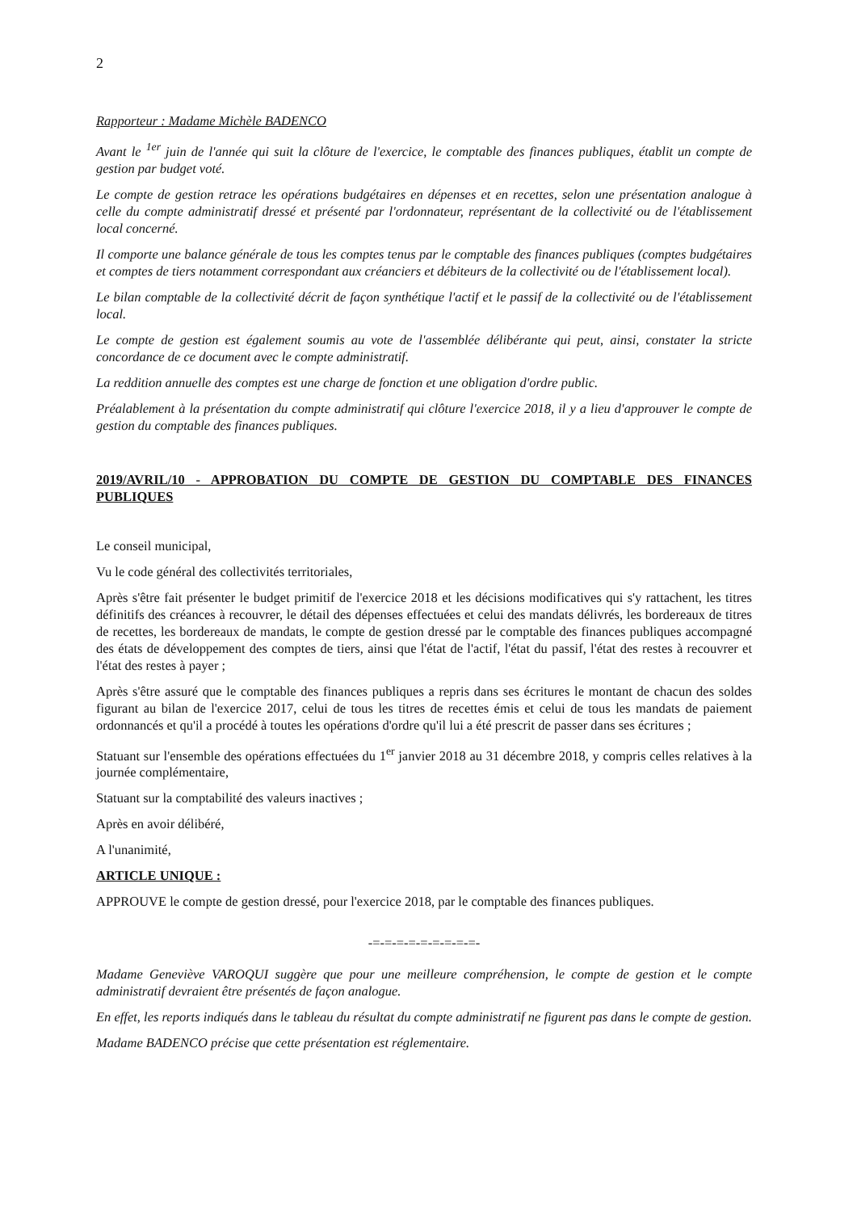2
Rapporteur : Madame Michèle BADENCO
Avant le <sup>1er</sup> juin de l'année qui suit la clôture de l'exercice, le comptable des finances publiques, établit un compte de gestion par budget voté.
Le compte de gestion retrace les opérations budgétaires en dépenses et en recettes, selon une présentation analogue à celle du compte administratif dressé et présenté par l'ordonnateur, représentant de la collectivité ou de l'établissement local concerné.
Il comporte une balance générale de tous les comptes tenus par le comptable des finances publiques (comptes budgétaires et comptes de tiers notamment correspondant aux créanciers et débiteurs de la collectivité ou de l'établissement local).
Le bilan comptable de la collectivité décrit de façon synthétique l'actif et le passif de la collectivité ou de l'établissement local.
Le compte de gestion est également soumis au vote de l'assemblée délibérante qui peut, ainsi, constater la stricte concordance de ce document avec le compte administratif.
La reddition annuelle des comptes est une charge de fonction et une obligation d'ordre public.
Préalablement à la présentation du compte administratif qui clôture l'exercice 2018, il y a lieu d'approuver le compte de gestion du comptable des finances publiques.
2019/AVRIL/10 - APPROBATION DU COMPTE DE GESTION DU COMPTABLE DES FINANCES PUBLIQUES
Le conseil municipal,
Vu le code général des collectivités territoriales,
Après s'être fait présenter le budget primitif de l'exercice 2018 et les décisions modificatives qui s'y rattachent, les titres définitifs des créances à recouvrer, le détail des dépenses effectuées et celui des mandats délivrés, les bordereaux de titres de recettes, les bordereaux de mandats, le compte de gestion dressé par le comptable des finances publiques accompagné des états de développement des comptes de tiers, ainsi que l'état de l'actif, l'état du passif, l'état des restes à recouvrer et l'état des restes à payer ;
Après s'être assuré que le comptable des finances publiques a repris dans ses écritures le montant de chacun des soldes figurant au bilan de l'exercice 2017, celui de tous les titres de recettes émis et celui de tous les mandats de paiement ordonnancés et qu'il a procédé à toutes les opérations d'ordre qu'il lui a été prescrit de passer dans ses écritures ;
Statuant sur l'ensemble des opérations effectuées du 1<sup>er</sup> janvier 2018 au 31 décembre 2018, y compris celles relatives à la journée complémentaire,
Statuant sur la comptabilité des valeurs inactives ;
Après en avoir délibéré,
A l'unanimité,
ARTICLE UNIQUE :
APPROUVE le compte de gestion dressé, pour l'exercice 2018, par le comptable des finances publiques.
-=-=-=-=-=-=-=-=-=-
Madame Geneviève VAROQUI suggère que pour une meilleure compréhension, le compte de gestion et le compte administratif devraient être présentés de façon analogue.
En effet, les reports indiqués dans le tableau du résultat du compte administratif ne figurent pas dans le compte de gestion.
Madame BADENCO précise que cette présentation est réglementaire.